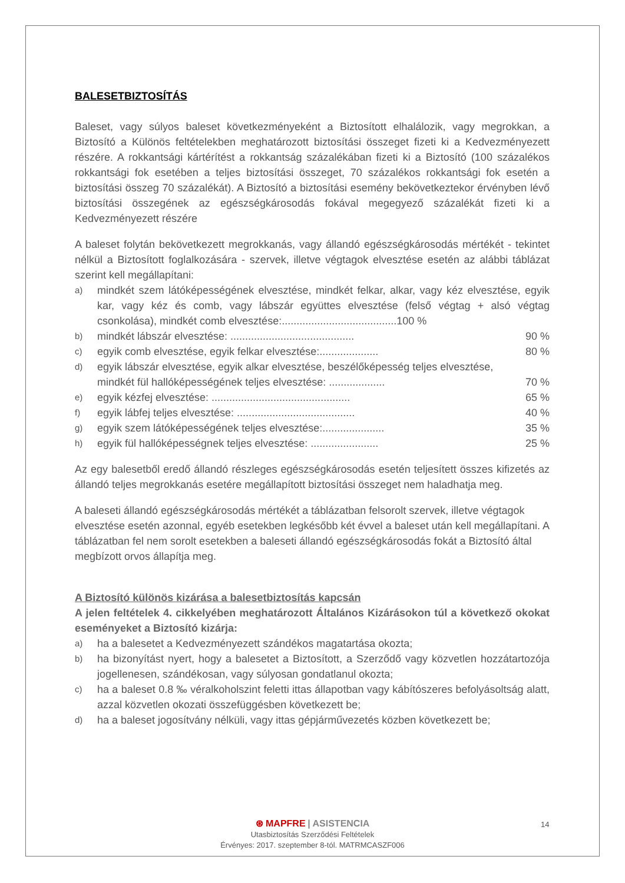BALESETBIZTOSÍTÁS
Baleset, vagy súlyos baleset következményeként a Biztosított elhalálozik, vagy megrokkan, a Biztosító a Különös feltételekben meghatározott biztosítási összeget fizeti ki a Kedvezményezett részére. A rokkantsági kártérítést a rokkantság százalékában fizeti ki a Biztosító (100 százalékos rokkantsági fok esetében a teljes biztosítási összeget, 70 százalékos rokkantsági fok esetén a biztosítási összeg 70 százalékát). A Biztosító a biztosítási esemény bekövetkeztekor érvényben lévő biztosítási összegének az egészségkárosodás fokával megegyező százalékát fizeti ki a Kedvezményezett részére
A baleset folytán bekövetkezett megrokkanás, vagy állandó egészségkárosodás mértékét - tekintet nélkül a Biztosított foglalkozására - szervek, illetve végtagok elvesztése esetén az alábbi táblázat szerint kell megállapítani:
a)
mindkét szem látóképességének elvesztése, mindkét felkar, alkar, vagy kéz elvesztése, egyik kar, vagy kéz és comb, vagy lábszár együttes elvesztése (felső végtag + alsó végtag csonkolása), mindkét comb elvesztése:.......................................100 %
b)
mindkét lábszár elvesztése: .......................................... 90 %
c)
egyik comb elvesztése, egyik felkar elvesztése:.................... 80 %
d)
egyik lábszár elvesztése, egyik alkar elvesztése, beszélőképesség teljes elvesztése,
mindkét fül hallóképességének teljes elvesztése: ................... 70 %
e)
egyik kézfej elvesztése: ............................................... 65 %
f)
egyik lábfej teljes elvesztése: ........................................ 40 %
g)
egyik szem látóképességének teljes elvesztése:..................... 35 %
h)
egyik fül hallóképességnek teljes elvesztése: ....................... 25 %
Az egy balesetből eredő állandó részleges egészségkárosodás esetén teljesített összes kifizetés az állandó teljes megrokkanás esetére megállapított biztosítási összeget nem haladhatja meg.
A baleseti állandó egészségkárosodás mértékét a táblázatban felsorolt szervek, illetve végtagok
elvesztése esetén azonnal, egyéb esetekben legkésőbb két évvel a baleset után kell megállapítani. A táblázatban fel nem sorolt esetekben a baleseti állandó egészségkárosodás fokát a Biztosító által
megbízott orvos állapítja meg.
A Biztosító különös kizárása a balesetbiztosítás kapcsán
A jelen feltételek 4. cikkelyében meghatározott Általános Kizárásokon túl a következő okokat eseményeket a Biztosító kizárja:
a)
ha a balesetet a Kedvezményezett szándékos magatartása okozta;
b)
ha bizonyítást nyert, hogy a balesetet a Biztosított, a Szerződő vagy közvetlen hozzátartozója jogellenesen, szándékosan, vagy súlyosan gondatlanul okozta;
c)
ha a baleset 0.8 ‰ véralkoholszint feletti ittas állapotban vagy kábítószeres befolyásoltság alatt, azzal közvetlen okozati összefüggésben következett be;
d)
ha a baleset jogosítvány nélküli, vagy ittas gépjárművezetés közben következett be;
⊛ MAPFRE | ASISTENCIA
Utasbiztosítás Szerződési Feltételek
Érvényes: 2017. szeptember 8-tól. MATRMCASZF006
14